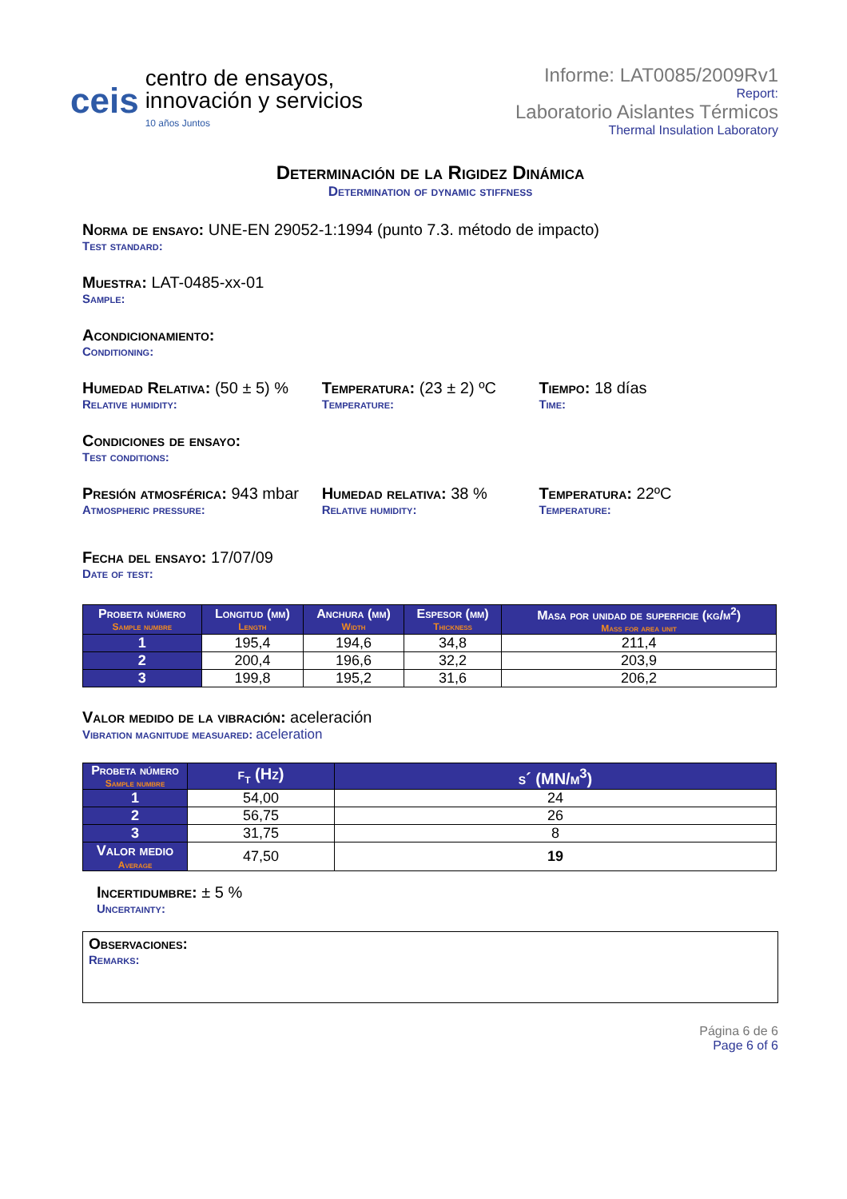ceis
centro de ensayos,
innovación y servicios
10 años Juntos
Informe: LAT0085/2009Rv1
Report:
Laboratorio Aislantes Térmicos
Thermal Insulation Laboratory
Determinación de la Rigidez Dinámica
Determination of dynamic stiffness
Norma de ensayo: UNE-EN 29052-1:1994 (punto 7.3. método de impacto)
Test standard:
Muestra: LAT-0485-xx-01
Sample:
Acondicionamiento:
Conditioning:
Humedad Relativa: (50 ± 5) %
Relative humidity:
Temperatura: (23 ± 2) ºC
Temperature:
Tiempo: 18 días
Time:
Condiciones de ensayo:
Test conditions:
Presión atmosférica: 943 mbar
Atmospheric pressure:
Humedad relativa: 38 %
Relative humidity:
Temperatura: 22ºC
Temperature:
Fecha del ensayo: 17/07/09
Date of test:
| Probeta número Sample numbre | Longitud (mm) Length | Anchura (mm) Width | Espesor (mm) Thickness | Masa por unidad de superficie (kg/m<sup>2</sup>) Mass for area unit |
| --- | --- | --- | --- | --- |
| 1 | 195,4 | 194,6 | 34,8 | 211,4 |
| 2 | 200,4 | 196,6 | 32,2 | 203,9 |
| 3 | 199,8 | 195,2 | 31,6 | 206,2 |
Valor medido de la vibración: aceleración
Vibration magnitude measuared: aceleration
| Probeta número Sample numbre | f<sub>t</sub> (Hz) | s´ (MN/m<sup>3</sup>) |
| --- | --- | --- |
| 1 | 54,00 | 24 |
| 2 | 56,75 | 26 |
| 3 | 31,75 | 8 |
| Valor medio Average | 47,50 | 19 |
Incertidumbre: ± 5 %
Uncertainty:
Observaciones:
Remarks:
Página 6 de 6
Page 6 of 6